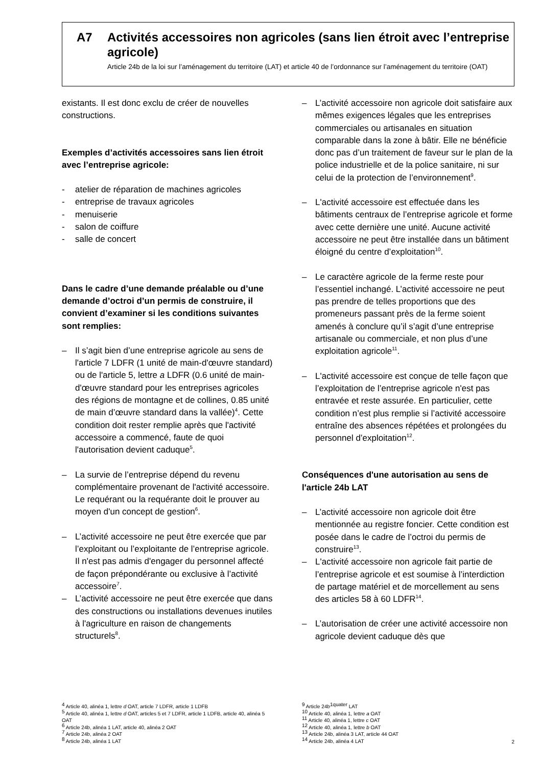A7 Activités accessoires non agricoles (sans lien étroit avec l’entreprise agricole)
Article 24b de la loi sur l’aménagement du territoire (LAT) et article 40 de l’ordonnance sur l’aménagement du territoire (OAT)
existants. Il est donc exclu de créer de nouvelles constructions.
Exemples d’activités accessoires sans lien étroit avec l’entreprise agricole:
- atelier de réparation de machines agricoles
- entreprise de travaux agricoles
- menuiserie
- salon de coiffure
- salle de concert
Dans le cadre d’une demande préalable ou d’une demande d’octroi d’un permis de construire, il convient d’examiner si les conditions suivantes sont remplies:
– Il s’agit bien d’une entreprise agricole au sens de l'article 7 LDFR (1 unité de main-d'œuvre standard) ou de l'article 5, lettre a LDFR (0.6 unité de main-d'œuvre standard pour les entreprises agricoles des régions de montagne et de collines, 0.85 unité de main d’œuvre standard dans la vallée)<sup>4</sup>. Cette condition doit rester remplie après que l'activité accessoire a commencé, faute de quoi l'autorisation devient caduque<sup>5</sup>.
– La survie de l’entreprise dépend du revenu complémentaire provenant de l'activité accessoire. Le requérant ou la requérante doit le prouver au moyen d'un concept de gestion<sup>6</sup>.
– L’activité accessoire ne peut être exercée que par l’exploitant ou l’exploitante de l’entreprise agricole. Il n'est pas admis d'engager du personnel affecté de façon prépondérante ou exclusive à l’activité accessoire<sup>7</sup>.
– L’activité accessoire ne peut être exercée que dans des constructions ou installations devenues inutiles à l'agriculture en raison de changements structurels<sup>8</sup>.
– L’activité accessoire non agricole doit satisfaire aux mêmes exigences légales que les entreprises commerciales ou artisanales en situation comparable dans la zone à bâtir. Elle ne bénéficie donc pas d’un traitement de faveur sur le plan de la police industrielle et de la police sanitaire, ni sur celui de la protection de l’environnement<sup>9</sup>.
– L'activité accessoire est effectuée dans les bâtiments centraux de l’entreprise agricole et forme avec cette dernière une unité. Aucune activité accessoire ne peut être installée dans un bâtiment éloigné du centre d’exploitation<sup>10</sup>.
– Le caractère agricole de la ferme reste pour l’essentiel inchangé. L’activité accessoire ne peut pas prendre de telles proportions que des promeneurs passant près de la ferme soient amenés à conclure qu’il s’agit d’une entreprise artisanale ou commerciale, et non plus d’une exploitation agricole<sup>11</sup>.
– L'activité accessoire est conçue de telle façon que l’exploitation de l’entreprise agricole n'est pas entravée et reste assurée. En particulier, cette condition n’est plus remplie si l’activité accessoire entraîne des absences répétées et prolongées du personnel d’exploitation<sup>12</sup>.
Conséquences d'une autorisation au sens de l'article 24b LAT
– L’activité accessoire non agricole doit être mentionnée au registre foncier. Cette condition est posée dans le cadre de l’octroi du permis de construire<sup>13</sup>.
– L'activité accessoire non agricole fait partie de l’entreprise agricole et est soumise à l’interdiction de partage matériel et de morcellement au sens des articles 58 à 60 LDFR<sup>14</sup>.
– L’autorisation de créer une activité accessoire non agricole devient caduque dès que
<sup>4</sup> Article 40, alinéa 1, lettre d OAT, article 7 LDFR, article 1 LDFB
<sup>5</sup> Article 40, alinéa 1, lettre d OAT, articles 5 et 7 LDFR, article 1 LDFB, article 40, alinéa 5 OAT
<sup>6</sup> Article 24b, alinéa 1 LAT, article 40, alinéa 2 OAT
<sup>7</sup> Article 24b, alinéa 2 OAT
<sup>8</sup> Article 24b, alinéa 1 LAT
<sup>9</sup> Article 24b<sup>1quater</sup> LAT
<sup>10</sup> Article 40, alinéa 1, lettre a OAT
<sup>11</sup> Article 40, alinéa 1, lettre c OAT
<sup>12</sup> Article 40, alinéa 1, lettre b OAT
<sup>13</sup> Article 24b, alinéa 3 LAT, article 44 OAT
<sup>14</sup> Article 24b, alinéa 4 LAT
2